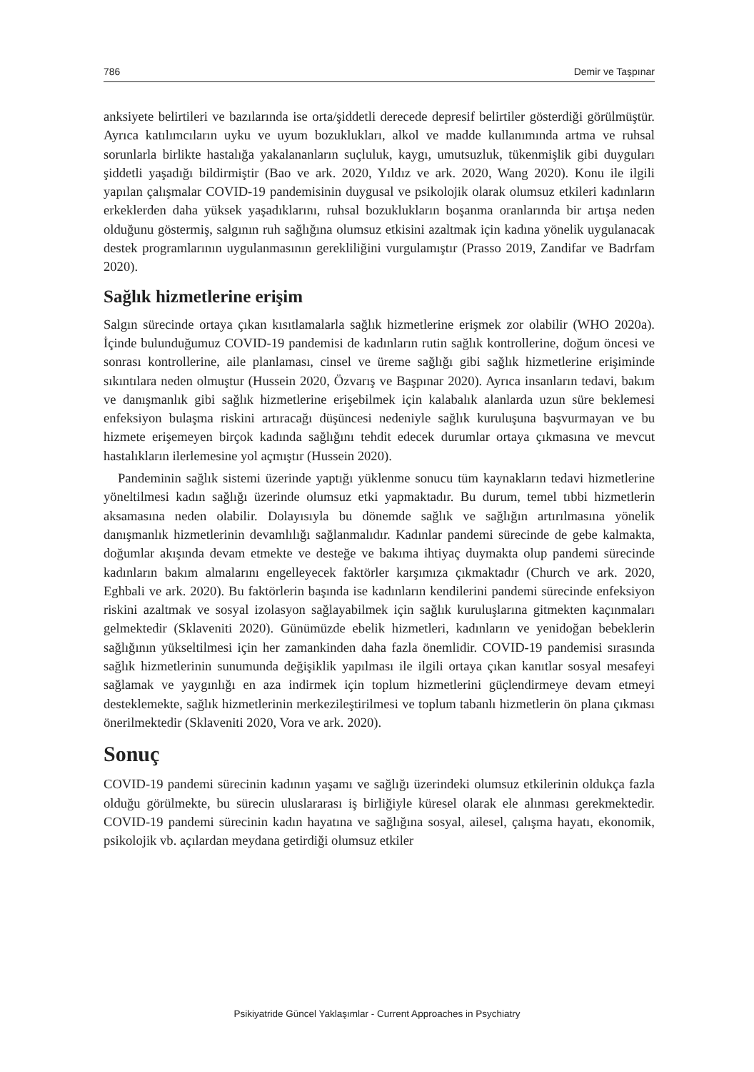786 Demir ve Taşpınar
anksiyete belirtileri ve bazılarında ise orta/şiddetli derecede depresif belirtiler gösterdiği görülmüştür. Ayrıca katılımcıların uyku ve uyum bozuklukları, alkol ve madde kullanımında artma ve ruhsal sorunlarla birlikte hastalığa yakalananların suçluluk, kaygı, umutsuzluk, tükenmişlik gibi duyguları şiddetli yaşadığı bildirmiştir (Bao ve ark. 2020, Yıldız ve ark. 2020, Wang 2020). Konu ile ilgili yapılan çalışmalar COVID-19 pandemisinin duygusal ve psikolojik olarak olumsuz etkileri kadınların erkeklerden daha yüksek yaşadıklarını, ruhsal bozuklukların boşanma oranlarında bir artışa neden olduğunu göstermiş, salgının ruh sağlığına olumsuz etkisini azaltmak için kadına yönelik uygulanacak destek programlarının uygulanmasının gerekliliğini vurgulamıştır (Prasso 2019, Zandifar ve Badrfam 2020).
Sağlık hizmetlerine erişim
Salgın sürecinde ortaya çıkan kısıtlamalarla sağlık hizmetlerine erişmek zor olabilir (WHO 2020a). İçinde bulunduğumuz COVID-19 pandemisi de kadınların rutin sağlık kontrollerine, doğum öncesi ve sonrası kontrollerine, aile planlaması, cinsel ve üreme sağlığı gibi sağlık hizmetlerine erişiminde sıkıntılara neden olmuştur (Hussein 2020, Özvarış ve Başpınar 2020). Ayrıca insanların tedavi, bakım ve danışmanlık gibi sağlık hizmetlerine erişebilmek için kalabalık alanlarda uzun süre beklemesi enfeksiyon bulaşma riskini artıracağı düşüncesi nedeniyle sağlık kuruluşuna başvurmayan ve bu hizmete erişemeyen birçok kadında sağlığını tehdit edecek durumlar ortaya çıkmasına ve mevcut hastalıkların ilerlemesine yol açmıştır (Hussein 2020).
Pandeminin sağlık sistemi üzerinde yaptığı yüklenme sonucu tüm kaynakların tedavi hizmetlerine yöneltilmesi kadın sağlığı üzerinde olumsuz etki yapmaktadır. Bu durum, temel tıbbi hizmetlerin aksamasına neden olabilir. Dolayısıyla bu dönemde sağlık ve sağlığın artırılmasına yönelik danışmanlık hizmetlerinin devamlılığı sağlanmalıdır. Kadınlar pandemi sürecinde de gebe kalmakta, doğumlar akışında devam etmekte ve desteğe ve bakıma ihtiyaç duymakta olup pandemi sürecinde kadınların bakım almalarını engelleyecek faktörler karşımıza çıkmaktadır (Church ve ark. 2020, Eghbali ve ark. 2020). Bu faktörlerin başında ise kadınların kendilerini pandemi sürecinde enfeksiyon riskini azaltmak ve sosyal izolasyon sağlayabilmek için sağlık kuruluşlarına gitmekten kaçınmaları gelmektedir (Sklaveniti 2020). Günümüzde ebelik hizmetleri, kadınların ve yenidoğan bebeklerin sağlığının yükseltilmesi için her zamankinden daha fazla önemlidir. COVID-19 pandemisi sırasında sağlık hizmetlerinin sunumunda değişiklik yapılması ile ilgili ortaya çıkan kanıtlar sosyal mesafeyi sağlamak ve yaygınlığı en aza indirmek için toplum hizmetlerini güçlendirmeye devam etmeyi desteklemekte, sağlık hizmetlerinin merkezileştirilmesi ve toplum tabanlı hizmetlerin ön plana çıkması önerilmektedir (Sklaveniti 2020, Vora ve ark. 2020).
Sonuç
COVID-19 pandemi sürecinin kadının yaşamı ve sağlığı üzerindeki olumsuz etkilerinin oldukça fazla olduğu görülmekte, bu sürecin uluslararası iş birliğiyle küresel olarak ele alınması gerekmektedir. COVID-19 pandemi sürecinin kadın hayatına ve sağlığına sosyal, ailesel, çalışma hayatı, ekonomik, psikolojik vb. açılardan meydana getirdiği olumsuz etkiler
Psikiyatride Güncel Yaklaşımlar - Current Approaches in Psychiatry